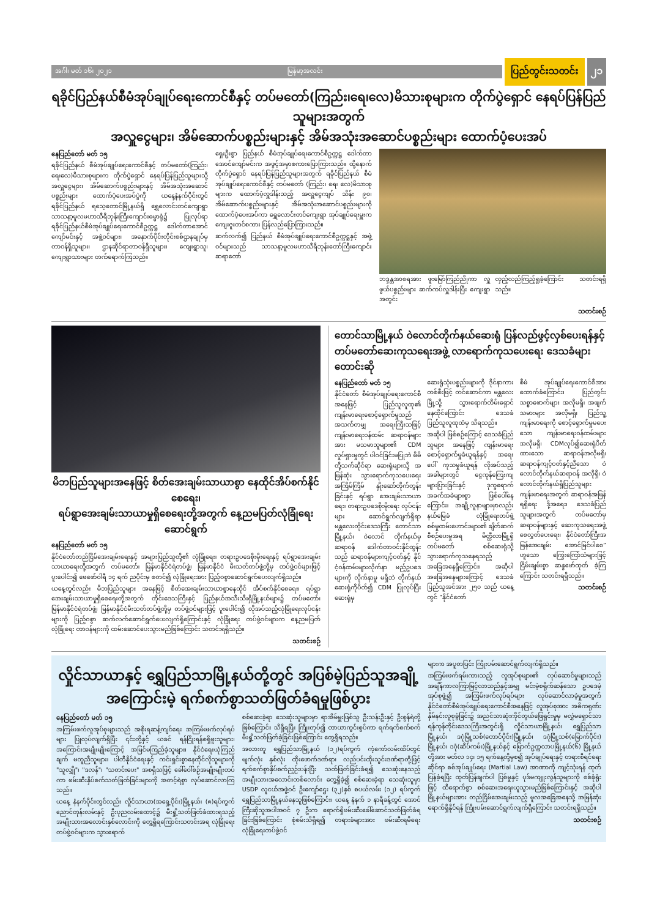အင်္ဂါ၊ မတ် ၁၆၊ ၂၀၂၁ မြန်မာ့အလင်း
ပြည်တွင်းသတင်း ၂၁
ရခိုင်ပြည်နယ်စီမံအုပ်ချုပ်ရေးကောင်စီနှင့် တပ်မတော်(ကြည်း၊ရေ၊လေ)မိသားစုများက တိုက်ပွဲရှောင် နေရပ်ပြန်ပြည်သူများအတွက်
အလှူငွေများ၊ အိမ်ဆောက်ပစ္စည်းများနှင့် အိမ်အသုံးအဆောင်ပစ္စည်းများ ထောက်ပံ့ပေးအပ်
နေပြည်တော် မတ် ၁၅
ရခိုင်ပြည်နယ် စီမံအုပ်ချုပ်ရေးကောင်စီနှင့် တပ်မတော်(ကြည်း၊ရေ၊လေ)မိသားစုများက တိုက်ပွဲရှောင် နေရပ်ပြန်ပြည်သူများသို့ အလှူငွေများ၊ အိမ်ဆောက်ပစ္စည်းများနှင့် အိမ်အသုံးအဆောင်ပစ္စည်းများ ထောက်ပံ့ပေးအပ်ပွဲကို ယနေ့နံနက်ပိုင်းတွင် ရခိုင်ပြည်နယ် ရသေ့တောင်မြို့နယ်ရှိ ရွှေလောင်းတင်ကျေးရွာ သာသနာ့မူလမဟာသီရိဘုန်းကြီးကျောင်းဓမ္မာရုံ၌ ပြုလုပ်ရာ ရခိုင်ပြည်နယ်စီမံအုပ်ချုပ်ရေးကောင်စီဥက္ကဋ္ဌ ဒေါက်တာအောင်ကျော်မင်းနှင့် အဖွဲ့ဝင်များ၊ အနောက်ပိုင်းတိုင်းစစ်ဌာနချုပ်မှ တာဝန်ရှိသူများ၊ ဌာနဆိုင်ရာတာဝန်ရှိသူများ၊ ကျေးရွာသူ၊ ကျေးရွာသားများ တက်ရောက်ကြသည်။
ရှေးဦးစွာ ပြည်နယ် စီမံအုပ်ချုပ်ရေးကောင်စီဥက္ကဋ္ဌ ဒေါက်တာအောင်ကျော်မင်းက အဖွင့်အမှာစကားပြောကြားသည်။ ထို့နောက် တိုက်ပွဲရှောင် နေရပ်ပြန်ပြည်သူများအတွက် ရခိုင်ပြည်နယ် စီမံအုပ်ချုပ်ရေးကောင်စီနှင့် တပ်မတော် (ကြည်း၊ ရေ၊ လေ)မိသားစုများက ထောက်ပံ့လှူဒါန်းသည့် အလှူငွေကျပ် သိန်း ၉၀၊ အိမ်ဆောက်ပစ္စည်းများနှင့် အိမ်အသုံးအဆောင်ပစ္စည်းများကို ထောက်ပံ့ပေးအပ်ကာ ရွှေလောင်းတင်ကျေးရွာ အုပ်ချုပ်ရေးမှူးက ကျေးဇူးတင်စကား ပြန်လည်ပြောကြားသည်။
ဆက်လက်၍ ပြည်နယ် စီမံအုပ်ချုပ်ရေးကောင်စီဥက္ကဋ္ဌနှင့် အဖွဲ့ဝင်များသည် သာသနာ့မူလမဟာသီရိဘုန်းတော်ကြီးကျောင်း ဆရာတော်
ဘဒ္ဒန္တအာစရအား ဖူးမြော်ကြည်ညိုကာ လှူဖွယ်ပစ္စည်းများ ဆက်ကပ်လှူဒါန်းပြီး ကျေးရွာအတွင်း
လှည့်လည်ကြည့်ရှုခဲ့ကြောင်း သတင်းရရှိသည်။
သတင်းစဉ်
မိဘပြည်သူများအနေဖြင့် စိတ်အေးချမ်းသာယာစွာ နေထိုင်အိပ်စက်နိုင်စေရေး၊
ရပ်ရွာအေးချမ်းသာယာမှုရှိစေရေးတို့အတွက် နေ့ညမပြတ်လုံခြုံရေး ဆောင်ရွက်
နေပြည်တော် မတ် ၁၅
နိုင်ငံတော်တည်ငြိမ်အေးချမ်းရေးနှင့် အများပြည်သူတို့၏ လုံခြုံရေး၊ တရားဥပဒေစိုးမိုးရေးနှင့် ရပ်ရွာအေးချမ်းသာယာရေးတို့အတွက် တပ်မတော်၊ မြန်မာနိုင်ငံရဲတပ်ဖွဲ့၊ မြန်မာနိုင်ငံ မီးသတ်တပ်ဖွဲ့တို့မှ တပ်ဖွဲ့ဝင်များဖြင့် ပူးပေါင်း၍ ဖေဖော်ဝါရီ ၁၄ ရက် ညပိုင်းမှ စတင်၍ လုံခြုံရေးအား ပြည့်ဝစွာဆောင်ရွက်ပေးလျက်ရှိသည်။
ယနေ့တွင်လည်း မိဘပြည်သူများ အနေဖြင့် စိတ်အေးချမ်းသာယာစွာနေထိုင် အိပ်စက်နိုင်စေရေး၊ ရပ်ရွာအေးချမ်းသာယာမှုရှိစေရေးတို့အတွက် တိုင်းဒေသကြီးနှင့် ပြည်နယ်အသီးသီးရှိမြို့နယ်များ၌ တပ်မတော်၊ မြန်မာနိုင်ငံရဲတပ်ဖွဲ့၊ မြန်မာနိုင်ငံမီးသတ်တပ်ဖွဲ့တို့မှ တပ်ဖွဲ့ဝင်များဖြင့် ပူးပေါင်း၍ လိုအပ်သည့်လုံခြုံရေးလုပ်ငန်းများကို ပြည့်ဝစွာ ဆက်လက်ဆောင်ရွက်ပေးလျက်ရှိကြောင်းနှင့် လုံခြုံရေး တပ်ဖွဲ့ဝင်များက နေ့ညမပြတ်လုံခြုံရေး တာဝန်များကို ထမ်းဆောင်ပေးသွားမည်ဖြစ်ကြောင်း သတင်းရရှိသည်။
သတင်းစဉ်
တောင်သာမြို့နယ် ဝဲလောင်တိုက်နယ်ဆေးရုံ ပြန်လည်ဖွင့်လှစ်ပေးရန်နှင့်
တပ်မတော်ဆေးကုသရေးအဖွဲ့ လာရောက်ကုသပေးရေး ဒေသခံများတောင်းဆို
နေပြည်တော် မတ် ၁၅
နိုင်ငံတော် စီမံအုပ်ချုပ်ရေးကောင်စီအနေဖြင့် ပြည်သူလူထု၏ ကျန်းမာရေးစောင့်ရှောက်မှုသည် အသက်တမျှ အရေးကြီးသဖြင့် ကျန်းမာရေးဝန်ထမ်း ဆရာဝန်များအား မသမာသူများ၏ CDM လှုပ်ရှားမှုတွင် ပါဝင်ခြင်းမပြုဘဲ မိမိတို့သက်ဆိုင်ရာ ဆေးရုံများသို့ အမြန်ဆုံး သွားရောက်ကုသပေးရေး အကြိမ်ကြိမ် နှိုးဆော်တိုက်တွန်းခြင်းနှင့် ရပ်ရွာ အေးချမ်းသာယာရေး၊ တရားဥပဒေစိုးမိုးရေး လုပ်ငန်းများ ဆောင်ရွက်လျက်ရှိရာ မန္တလေးတိုင်းဒေသကြီး တောင်သာမြို့နယ်၊ ဝဲလောင် တိုက်နယ်မှ ဆရာဝန် ဒေါက်တာဝင်းနိုင်ထွန်းသည် ဆရာဝန်များကျင့်ဝတ်နှင့် နိုင်ငံ့ဝန်ထမ်းများလိုက်နာ မည့်ဥပဒေများကို လိုက်နာမှု မရှိဘဲ တိုက်နယ်ဆေးရုံကိုပိတ်၍ CDM ပြုလုပ်ပြီး ဆေးရုံမှ
ဆေးရုံသုံးပစ္စည်းများကို ဒိုင်နာကားတစ်စီးဖြင့် တင်ဆောင်ကာ မန္တလေးမြို့သို့ သွားရောက်တိမ်းရှောင် နေထိုင်ကြောင်း ဒေသခံပြည်သူလူထုထံမှ သိရသည်။
အဆိုပါ ဖြစ်စဉ်ကြောင့် ဒေသခံပြည်သူများ အနေဖြင့် ကျန်းမာရေးစောင့်ရှောက်မှုခံယူရန်နှင့် အရေးပေါ် ကုသမှုခံယူရန် လိုအပ်သည့်အခါများတွင် ငွေကုန်ကြေးကျ များပြားခြင်းနှင့် ဒုက္ခရောက် အခက်အခဲများစွာ ဖြစ်ပေါ်နေကြောင်း၊ အချို့လူနာများမှာလည်း နယ်မြေခံ လုံခြုံရေးတပ်ဖွဲ့ စစ်မှုထမ်းဟောင်းများ၏ ချိတ်ဆက်စီစဉ်ပေးမှုအရ မိတ္ထီလာမြို့ရှိ တပ်မတော် စစ်ဆေးရုံသို့ သွားရောက်ကုသနေရသည့် အခြေအနေရှိကြောင်း၊ အဆိုပါအခြေအနေများကြောင့် ဒေသခံပြည်သူအင်အား ၂၅၀ သည် ယနေ့တွင် “နိုင်ငံတော်
စီမံ အုပ်ချုပ်ရေးကောင်စီအား ထောက်ခံကြောင်း၊ ပြည်တွင်းသစ္စာဖောက်များ အလိုမရှိ၊ အဖျက်သမားများ အလိုမရှိ၊ ပြည်သူ့ကျန်းမာရေးကို စောင့်ရှောက်မှုမပေးသော ကျန်းမာရေးဝန်ထမ်းများ အလိုမရှိ၊ CDMလုပ်၍ဆေးရုံပိတ်ထားသော ဆရာဝန်အလိုမရှိ၊ ဆရာဝန်ကျင့်ဝတ်နှင့်ညီသော ဝဲလောင်တိုက်နယ်ဆရာဝန် အလိုရှိ၊ ဝဲလောင်တိုက်နယ်ရှိပြည်သူများ ကျန်းမာရေးအတွက် ဆရာဝန်အမြန်ရရှိရေး ဒို့အရေး၊ ဒေသခံပြည်သူများအတွက် တပ်မတော်မှ ဆရာဝန်များနှင့် ဆေးကုသရေးအဖွဲ့ စေလွှတ်ပေးရေး၊ နိုင်ငံတော်ကြီးအမြန်အေးချမ်း အောင်မြင်ပါစေ” ဟူသော ကြွေးကြော်သံများဖြင့် ငြိမ်းချမ်းစွာ ဆန္ဒဖော်ထုတ် ခဲ့ကြကြောင်း သတင်းရရှိသည်။
သတင်းစဉ်
လှိုင်သာယာနှင့် ရွှေပြည်သာမြို့နယ်တို့တွင် အပြစ်မဲ့ပြည်သူအချို့
အကြောင်းမဲ့ ရက်စက်စွာသတ်ဖြတ်ခံရမှုဖြစ်ပွား
နေပြည်တော် မတ် ၁၅
အကြမ်းဖက်လူအုပ်စုများသည် အစိုးရဆန့်ကျင်ရေး အကြမ်းဖက်လုပ်ရပ်များ ပြုလုပ်လျက်ရှိပြီး ၎င်းတို့နှင့် ယခင် ရန်ငြိုးရန်စရှိဖူးသူများ၊ အကြောင်းအမျိုးမျိုးကြောင့် အမြင်မကြည်ခဲ့သူများ၊ နိုင်ငံရေးယုံကြည်ချက် မတူညီသူများ၊ ပါတီနိုင်ငံရေးနှင့် ကင်းရှင်းစွာနေထိုင်လိုသူများကို "သူလျှို"၊ "ဒလန်"၊ "သတင်းပေး" အစရှိသဖြင့် ခေါ်ဝေါ်စဉ်အမျိုးမျိုးတပ်ကာ ဖမ်းဆီးနှိပ်စက်သတ်ဖြတ်ခြင်းများကို အတင့်ရဲစွာ လုပ်ဆောင်လာကြသည်။
ယနေ့ နံနက်ပိုင်းတွင်လည်း လှိုင်သာယာ(အရှေ့ပိုင်း)မြို့နယ်၊ (၈)ရပ်ကွက် ညောင်တုန်းလမ်းနှင့် ဦးပုညလမ်းထောင့်၌ မီးရှို့သတ်ဖြတ်ခံထားရသည့် အမျိုးသားအလောင်းနှစ်လောင်းကို တွေ့ရှိရကြောင်းသတင်းအရ လုံခြုံရေးတပ်ဖွဲ့ဝင်များက သွားရောက်
စစ်ဆေးခဲ့ရာ သေဆုံးသူများမှာ ရာအိမ်မှူးဖြစ်သူ ဦးသန်းဦးနှင့် ဦးစွန်ရဲတို့ဖြစ်ကြောင်း သိရှိရပြီး ကြိုးတုပ်၍ တာယာကွင်းစွပ်ကာ ရက်ရက်စက်စက် မီးရှို့သတ်ဖြတ်ခဲ့ခြင်းဖြစ်ကြောင်း တွေ့ရှိရသည်။
အလားတူ ရွှေပြည်သာမြို့နယ် (၁၂)ရပ်ကွက် ကံ့ကော်လမ်းထိပ်တွင် မျက်လုံး နှစ်လုံး ထိုးဖောက်ဒဏ်ရာ၊ လည်ပင်းထိုးသွင်းဒဏ်ရာတို့ဖြင့် ရက်စက်စွာနှိပ်စက်ညှဉ်းပန်းပြီး သတ်ဖြတ်ခြင်းခံရ၍ သေဆုံးနေသည့် အမျိုးသားအလောင်းတစ်လောင်း တွေ့ရှိခဲ့၍ စစ်ဆေးခဲ့ရာ သေဆုံးသူမှာ USDP လူငယ်အဖွဲ့ဝင် ဦးကျော်ဌေး (၃၂)နှစ် စပယ်လမ်း (၁၂) ရပ်ကွက် ရွှေပြည်သာမြို့နယ်နေသူဖြစ်ကြောင်း၊ ယနေ့ နံနက် ၁ နာရီခန့်တွင် အောင်ကြီးဆိုသူအပါအဝင် ၇ ဦးက ရောက်ရှိဖမ်းဆီးခေါ်ဆောင်သတ်ဖြတ်ခံရခြင်းဖြစ်ကြောင်း စုံစမ်းသိရှိရ၍ တရားခံများအား ဖမ်းဆီးရမိရေး လုံခြုံရေးတပ်ဖွဲ့ဝင်
များက အပူတပြင်း ကြိုးပမ်းဆောင်ရွက်လျက်ရှိသည်။
အကြမ်းဖက်ရမ်းကားသည့် လူအုပ်စုများ၏ လုပ်ဆောင်မှုများသည် အချိန်ကာလကြာမြင့်လာသည်နှင့်အမျှ မင်းမဲ့စရိုက်ဆန်သော ဥပဒေမဲ့ အုပ်စုဖွဲ့၍ အကြမ်းဖက်လုပ်ရပ်များ လုပ်ဆောင်လာခဲ့မှုအတွက် နိုင်ငံတော်စီမံအုပ်ချုပ်ရေးကောင်စီအနေဖြင့် လူအုပ်စုအား အဓိကရုဏ်းနှိမ်နင်းလူစုခွဲခြင်း၌ အညင်သာဆုံးကိုင်တွယ်ဖြေရှင်းမှုမှ မလွှဲမရှောင်သာ ရန်ကုန်တိုင်းဒေသကြီးအတွင်းရှိ လှိုင်သာယာမြို့နယ်၊ ရွှေပြည်သာမြို့နယ်၊ ဒဂုံမြို့သစ်(တောင်ပိုင်း)မြို့နယ်၊ ဒဂုံမြို့သစ်(မြောက်ပိုင်း) မြို့နယ်၊ ဒဂုံ(ဆိပ်ကမ်း)မြို့နယ်နှင့် မြောက်ဥက္ကလာပမြို့နယ်(၆) မြို့နယ်တို့အား မတ်လ ၁၄၊ ၁၅ ရက်နေ့တို့မှစ၍ အုပ်ချုပ်ရေးနှင့် တရားစီရင်ရေးဆိုင်ရာ စစ်အုပ်ချုပ်ရေး (Martial Law) အာဏာကို ကျင့်သုံးရန် ထုတ်ပြန်ခဲ့ရပြီး ထုတ်ပြန်ချက်ပါ ပြစ်မှုနှင့် ပုဒ်မကျူးလွန်သူများကို စစ်ခုံရုံးဖြင့် ထိရောက်စွာ စစ်ဆေးအရေးယူသွားမည်ဖြစ်ကြောင်းနှင့် အဆိုပါမြို့နယ်များအား တည်ငြိမ်အေးချမ်းသည့် မူလအခြေအနေသို့ အမြန်ဆုံးရောက်ရှိနိုင်ရန် ကြိုးပမ်းဆောင်ရွက်လျက်ရှိကြောင်း သတင်းရရှိသည်။
သတင်းစဉ်